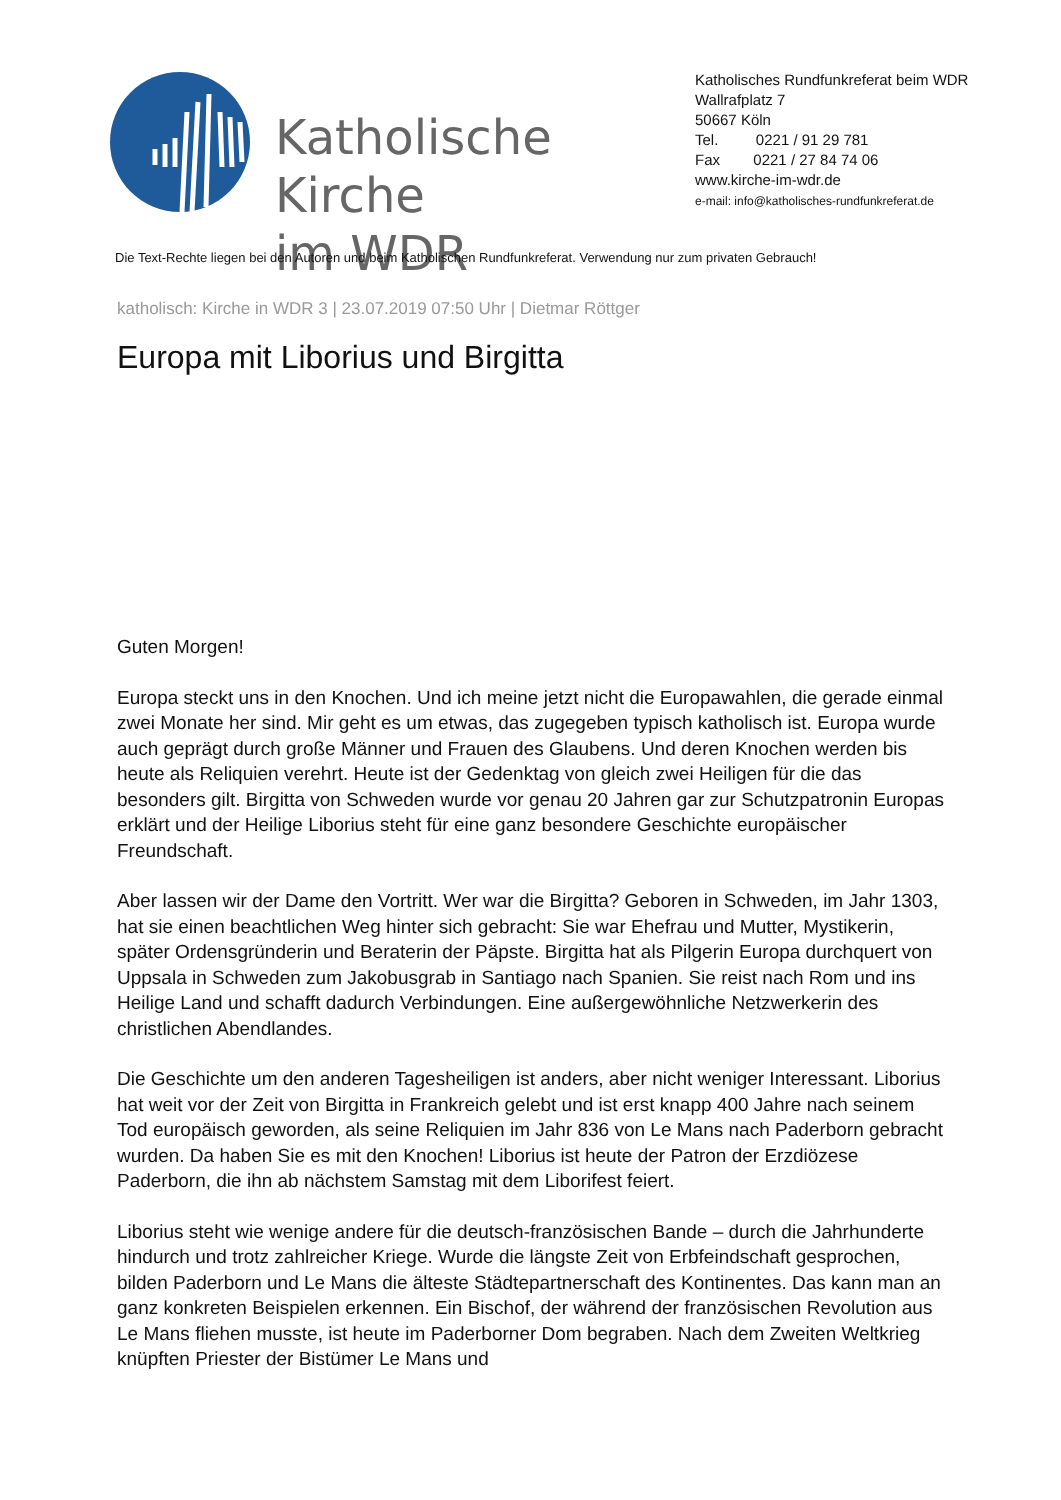Katholische Kirche
im WDR
Katholisches Rundfunkreferat beim WDR
Wallrafplatz 7
50667 Köln
Tel. 0221 / 91 29 781
Fax 0221 / 27 84 74 06
www.kirche-im-wdr.de
e-mail: info@katholisches-rundfunkreferat.de
Die Text-Rechte liegen bei den Autoren und beim Katholischen Rundfunkreferat. Verwendung nur zum privaten Gebrauch!
katholisch: Kirche in WDR 3 | 23.07.2019 07:50 Uhr | Dietmar Röttger
Europa mit Liborius und Birgitta
Guten Morgen!
Europa steckt uns in den Knochen. Und ich meine jetzt nicht die Europawahlen, die gerade einmal zwei Monate her sind. Mir geht es um etwas, das zugegeben typisch katholisch ist. Europa wurde auch geprägt durch große Männer und Frauen des Glaubens. Und deren Knochen werden bis heute als Reliquien verehrt. Heute ist der Gedenktag von gleich zwei Heiligen für die das besonders gilt. Birgitta von Schweden wurde vor genau 20 Jahren gar zur Schutzpatronin Europas erklärt und der Heilige Liborius steht für eine ganz besondere Geschichte europäischer Freundschaft.
Aber lassen wir der Dame den Vortritt. Wer war die Birgitta? Geboren in Schweden, im Jahr 1303, hat sie einen beachtlichen Weg hinter sich gebracht: Sie war Ehefrau und Mutter, Mystikerin, später Ordensgründerin und Beraterin der Päpste. Birgitta hat als Pilgerin Europa durchquert von Uppsala in Schweden zum Jakobusgrab in Santiago nach Spanien. Sie reist nach Rom und ins Heilige Land und schafft dadurch Verbindungen. Eine außergewöhnliche Netzwerkerin des christlichen Abendlandes.
Die Geschichte um den anderen Tagesheiligen ist anders, aber nicht weniger Interessant. Liborius hat weit vor der Zeit von Birgitta in Frankreich gelebt und ist erst knapp 400 Jahre nach seinem Tod europäisch geworden, als seine Reliquien im Jahr 836 von Le Mans nach Paderborn gebracht wurden. Da haben Sie es mit den Knochen! Liborius ist heute der Patron der Erzdiözese Paderborn, die ihn ab nächstem Samstag mit dem Liborifest feiert.
Liborius steht wie wenige andere für die deutsch-französischen Bande – durch die Jahrhunderte hindurch und trotz zahlreicher Kriege. Wurde die längste Zeit von Erbfeindschaft gesprochen, bilden Paderborn und Le Mans die älteste Städtepartnerschaft des Kontinentes. Das kann man an ganz konkreten Beispielen erkennen. Ein Bischof, der während der französischen Revolution aus Le Mans fliehen musste, ist heute im Paderborner Dom begraben. Nach dem Zweiten Weltkrieg knüpften Priester der Bistümer Le Mans und